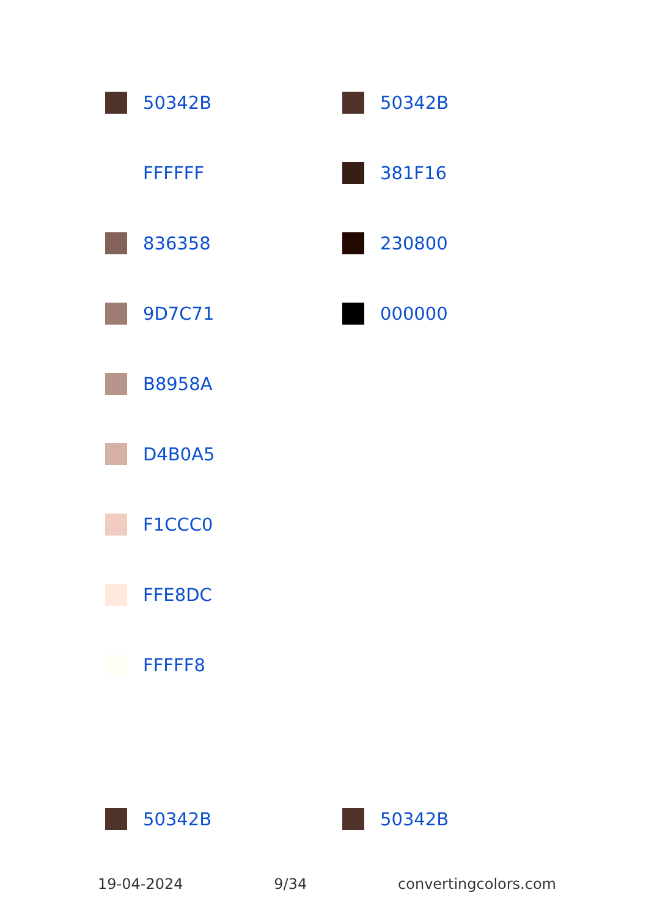50342B
FFFFFF
836358
9D7C71
B8958A
D4B0A5
F1CCC0
FFE8DC
FFFFF8
50342B
381F16
230800
000000
50342B 50342B
19-04-2024 9/34 convertingcolors.com